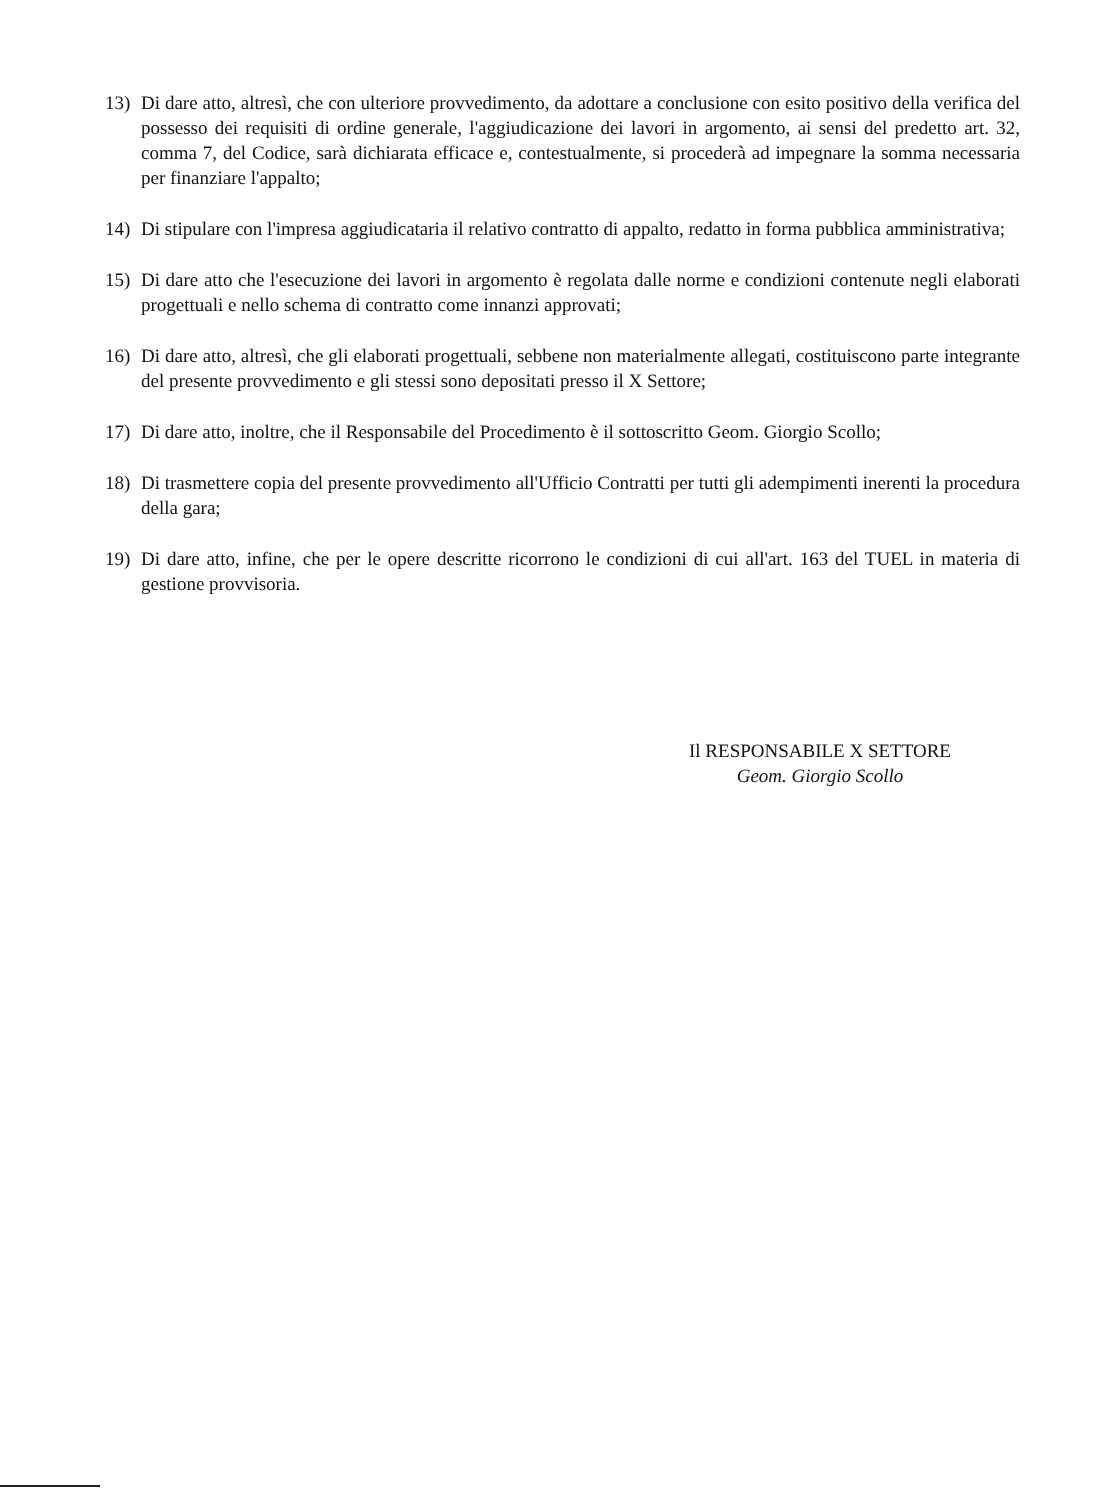13) Di dare atto, altresì, che con ulteriore provvedimento, da adottare a conclusione con esito positivo della verifica del possesso dei requisiti di ordine generale, l'aggiudicazione dei lavori in argomento, ai sensi del predetto art. 32, comma 7, del Codice, sarà dichiarata efficace e, contestualmente, si procederà ad impegnare la somma necessaria per finanziare l'appalto;
14) Di stipulare con l'impresa aggiudicataria il relativo contratto di appalto, redatto in forma pubblica amministrativa;
15) Di dare atto che l'esecuzione dei lavori in argomento è regolata dalle norme e condizioni contenute negli elaborati progettuali e nello schema di contratto come innanzi approvati;
16) Di dare atto, altresì, che gli elaborati progettuali, sebbene non materialmente allegati, costituiscono parte integrante del presente provvedimento e gli stessi sono depositati presso il X Settore;
17) Di dare atto, inoltre, che il Responsabile del Procedimento è il sottoscritto Geom. Giorgio Scollo;
18) Di trasmettere copia del presente provvedimento all'Ufficio Contratti per tutti gli adempimenti inerenti la procedura della gara;
19) Di dare atto, infine, che per le opere descritte ricorrono le condizioni di cui all'art. 163 del TUEL in materia di gestione provvisoria.
Il RESPONSABILE X SETTORE
Geom. Giorgio Scollo